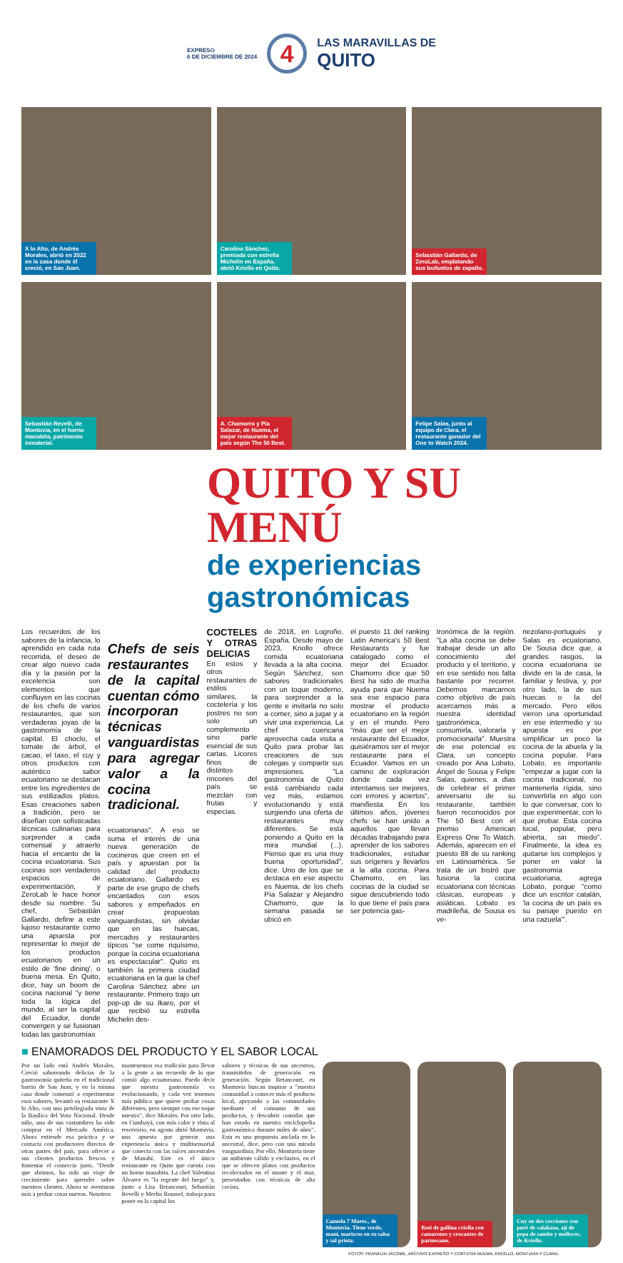EXPRESO
6 DE DICIEMBRE DE 2024 4 LAS MARAVILLAS DE
QUITO
X lo Alto, de Andrés Morales, abrió en 2022 en la casa donde él creció, en San Juan.
Carolina Sánchez, premiada con estrella Michelin en España, abrió Kriollo en Quito.
Sebastián Gallardo, de ZeroLab, emplatando sus buñuelos de zapallo.
Sebastián Revelli, de Montuvia, en el horno manabita, patrimonio inmaterial.
A. Chamorro y Pía Salazar, de Nuema, el mejor restaurante del país según The 50 Best.
Felipe Salas, junto al equipo de Clara, el restaurante ganador del One to Watch 2024.
QUITO Y SU MENÚ
de experiencias gastronómicas
Los recuerdos de los sabores de la infancia, lo aprendido en cada ruta recorrida, el deseo de crear algo nuevo cada día y la pasión por la excelencia son elementos que confluyen en las cocinas de los chefs de varios restaurantes, que son verdaderas joyas de la gastronomía de la capital. El choclo, el tomate de árbol, el cacao, el taxo, el cuy y otros productos con auténtico sabor ecuatoriano se destacan entre los ingredientes de sus estilizados platos. Esas creaciones saben a tradición, pero se diseñan con sofisticadas técnicas culinarias para sorprender a cada comensal y atraerlo hacia el encanto de la cocina ecuatoriana. Sus cocinas son verdaderos espacios de experimentación, y ZeroLab le hace honor desde su nombre. Su chef, Sebastián Gallardo, define a este lujoso restaurante como una apuesta por representar lo mejor de los productos ecuatorianos en un estilo de 'fine dining', o buena mesa. En Quito, dice, hay un boom de cocina nacional "y tiene toda la lógica del mundo, al ser la capital del Ecuador, donde convergen y se fusionan todas las gastronomías
Chefs de seis restaurantes de la capital cuentan cómo incorporan técnicas vanguardistas para agregar valor a la cocina tradicional.
ecuatorianas". A eso se suma el interés de una nueva generación de cocineros que creen en el país y apuestan por la calidad del producto ecuatoriano. Gallardo es parte de ese grupo de chefs encantados con esos sabores y empeñados en crear propuestas vanguardistas, sin olvidar que en las huecas, mercados y restaurantes típicos "se come riquísimo, porque la cocina ecuatoriana es espectacular". Quito es también la primera ciudad ecuatoriana en la que la chef Carolina Sánchez abre un restaurante. Primero trajo un pop-up de su Ikaro, por el que recibió su estrella Michelin des-
COCTELES Y OTRAS DELICIAS
En estos y otros restaurantes de estilos similares, la coctelería y los postres no son solo un complemento sino parte esencial de sus cartas. Licores finos de distintos rincones del país se mezclan con frutas y especias.
de 2018, en Logroño, España. Desde mayo de 2023, Kriollo ofrece comida ecuatoriana llevada a la alta cocina. Según Sánchez, son sabores tradicionales con un toque moderno, para sorprender a la gente e invitarla no solo a comer, sino a jugar y a vivir una experiencia. La chef cuencana aprovecha cada visita a Quito para probar las creaciones de sus colegas y compartir sus impresiones. "La gastronomía de Quito está cambiando cada vez más, estamos evolucionando y está surgiendo una oferta de restaurantes muy diferentes. Se está poniendo a Quito en la mira mundial (...). Pienso que es una muy buena oportunidad", dice. Uno de los que se destaca en ese aspecto es Nuema, de los chefs Pía Salazar y Alejandro Chamorro, que la semana pasada se ubicó en
el puesto 11 del ranking Latin America's 50 Best Restaurants y fue catalogado como el mejor del Ecuador. Chamorro dice que 50 Best ha sido de mucha ayuda para que Nuema sea ese espacio para mostrar el producto ecuatoriano en la región y en el mundo. Pero "más que ser el mejor restaurante del Ecuador, quisiéramos ser el mejor restaurante para el Ecuador. Vamos en un camino de exploración donde cada vez intentamos ser mejores, con errores y aciertos", manifiesta. En los últimos años, jóvenes chefs se han unido a aquellos que llevan décadas trabajando para aprender de los sabores tradicionales, estudiar sus orígenes y llevarlos a la alta cocina. Para Chamorro, en las cocinas de la ciudad se sigue descubriendo todo lo que tiene el país para ser potencia gas-
tronómica de la región. "La alta cocina se debe trabajar desde un alto conocimiento del producto y el territorio, y en ese sentido nos falta bastante por recorrer. Debemos marcarnos como objetivo de país acercarnos más a nuestra identidad gastronómica, consumirla, valorarla y promocionarla". Muestra de ese potencial es Clara, un concepto creado por Ana Lobato, Ángel de Sousa y Felipe Salas, quienes, a días de celebrar el primer aniversario de su restaurante, también fueron reconocidos por The 50 Best con el premio American Express One To Watch. Además, aparecen en el puesto 88 de su ranking en Latinoamérica. Se trata de un bistró que fusiona la cocina ecuatoriana con técnicas clásicas, europeas y asiáticas. Lobato es madrileña, de Sousa es ve-
nezolano-portugués y Salas es ecuatoriano. De Sousa dice que, a grandes rasgos, la cocina ecuatoriana se divide en la de casa, la familiar y festiva, y, por otro lado, la de sus huecas o la del mercado. Pero ellos vieron una oportunidad en ese intermedio y su apuesta es por simplificar un poco la cocina de la abuela y la cocina popular. Para Lobato, es importante "empezar a jugar con la cocina tradicional, no mantenerla rígida, sino convertirla en algo con lo que conversar, con lo que experimentar, con lo que probar. Esta cocina local, popular, pero abierta, sin miedo". Finalmente, la idea es quitarse los complejos y poner en valor la gastronomía ecuatoriana, agrega Lobato, porque "como dice un escritor catalán, 'la cocina de un país es su paisaje puesto en una cazuela'".
■ ENAMORADOS DEL PRODUCTO Y EL SABOR LOCAL
Por un lado está Andrés Morales. Creció saboreando delicias de la gastronomía quiteña en el tradicional barrio de San Juan, y en la misma casa donde comenzó a experimentar esos sabores, levantó su restaurante X lo Alto, con una privilegiada vista de la Basílica del Voto Nacional. Desde niño, una de sus costumbres ha sido comprar en el Mercado América. Ahora extiende esa práctica y se contacta con productores directos de otras partes del país, para ofrecer a sus clientes productos frescos y fomentar el comercio justo. "Desde que abrimos, ha sido un viaje de crecimiento para aprender sobre nuestros clientes. Ahora se aventuran más a probar cosas nuevas. Nosotros
mantenemos esa tradición para llevar a la gente a un recuerdo de lo que comió algo ecuatoriano. Puedo decir que nuestra gastronomía va evolucionando, y cada vez tenemos más público que quiere probar cosas diferentes, pero siempre con ese toque nuestro", dice Morales. Por otro lado, en Cumbayá, con más calor y vista al reservorio, en agosto abrió Montuvia, una apuesta por generar una experiencia única y multisensorial que conecta con las raíces ancestrales de Manabí. Este es el único restaurante en Quito que cuenta con un horno manabita. La chef Valentina Álvarez es "la regente del fuego" y, junto a Liss Betancourt, Sebastián Revelli y Merlin Roussel, trabaja para poner en la capital los
sabores y técnicas de sus ancestros, transmitidos de generación en generación. Según Betancourt, en Montuvia buscan inspirar a "nuestra comunidad a conocer más el producto local, apoyando a las comunidades mediante el consumo de sus productos, y descubrir comidas que han estado en nuestra enciclopedia gastronómica durante miles de años". Esta es una propuesta anclada en lo ancestral, dice, pero con una mirada vanguardista. Por ello, Montuvia tiene un ambiente cálido y exclusivo, en el que se ofrecen platos con productos recolectados en el monte y el mar, presentados con técnicas de alta cocina.
Cazuela 7 Mares., de Montuvia. Tiene verde, maní, mariscos en su salsa y sal prieta.
Rotí de gallina criolla con camarones y crocantes de parmesano.
Cuy en dos cocciones con puré de calabaza, ají de pepa de sambo y mellocos, de Kriollo.
FOTOS: FRANKLIN JÁCOME, ARCHIVO EXPRESO Y CORTESÍA NUEMA, KRIOLLO, MONTUVIA Y CLARA.